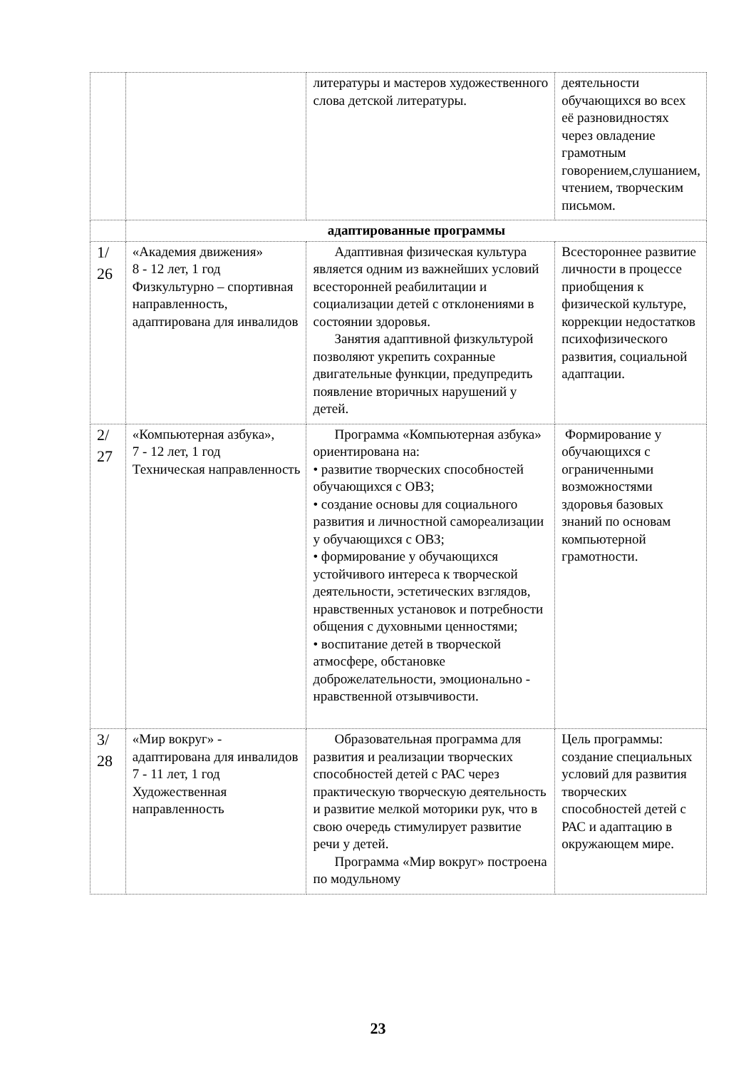| | | литературы и мастеров художественного слова детской литературы. | деятельности обучающихся во всех её разновидностях через овладение грамотным говорением,слушанием, чтением, творческим письмом. |
| | адаптированные программы | | |
| 1/ 26 | «Академия движения» 8 - 12 лет, 1 год Физкультурно – спортивная направленность, адаптирована для инвалидов | Адаптивная физическая культура является одним из важнейших условий всесторонней реабилитации и социализации детей с отклонениями в состоянии здоровья. Занятия адаптивной физкультурой позволяют укрепить сохранные двигательные функции, предупредить появление вторичных нарушений у детей. | Всестороннее развитие личности в процессе приобщения к физической культуре, коррекции недостатков психофизического развития, социальной адаптации. |
| 2/ 27 | «Компьютерная азбука», 7 - 12 лет, 1 год Техническая направленность | Программа «Компьютерная азбука» ориентирована на: • развитие творческих способностей обучающихся с ОВЗ; • создание основы для социального развития и личностной самореализации у обучающихся с ОВЗ; • формирование у обучающихся устойчивого интереса к творческой деятельности, эстетических взглядов, нравственных установок и потребности общения с духовными ценностями; • воспитание детей в творческой атмосфере, обстановке доброжелательности, эмоционально - нравственной отзывчивости. | Формирование у обучающихся с ограниченными возможностями здоровья базовых знаний по основам компьютерной грамотности. |
| 3/ 28 | «Мир вокруг» - адаптирована для инвалидов 7 - 11 лет, 1 год Художественная направленность | Образовательная программа для развития и реализации творческих способностей детей с РАС через практическую творческую деятельность и развитие мелкой моторики рук, что в свою очередь стимулирует развитие речи у детей. Программа «Мир вокруг» построена по модульному | Цель программы: создание специальных условий для развития творческих способностей детей с РАС и адаптацию в окружающем мире. |
23